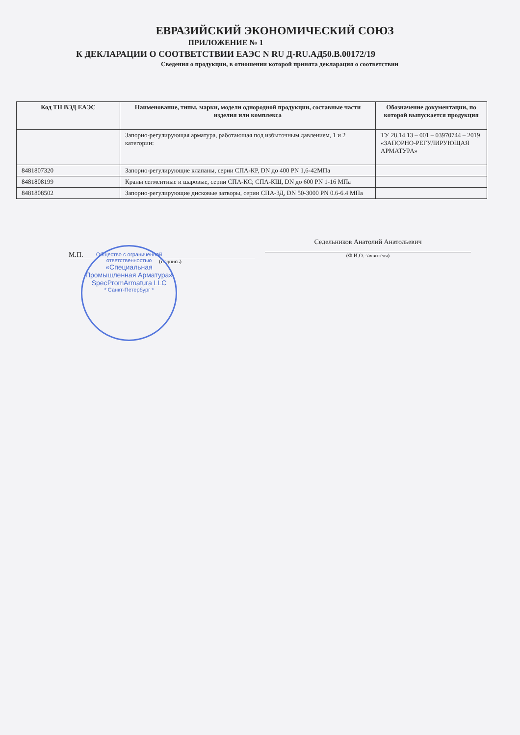ЕВРАЗИЙСКИЙ ЭКОНОМИЧЕСКИЙ СОЮЗ
ПРИЛОЖЕНИЕ № 1
К ДЕКЛАРАЦИИ О СООТВЕТСТВИИ ЕАЭС N RU Д-RU.АД50.В.00172/19
Сведения о продукции, в отношении которой принята декларация о соответствии
| Код ТН ВЭД ЕАЭС | Наименование, типы, марки, модели однородной продукции, составные части изделия или комплекса | Обозначение документации, по которой выпускается продукция |
| --- | --- | --- |
| | Запорно-регулирующая арматура, работающая под избыточным давлением, 1 и 2 категории: | ТУ 28.14.13 – 001 – 03970744 – 2019 «ЗАПОРНО-РЕГУЛИРУЮЩАЯ АРМАТУРА» |
| 8481807320 | Запорно-регулирующие клапаны, серии СПА-КР, DN до 400 PN 1,6-42МПа | |
| 8481808199 | Краны сегментные и шаровые, серии СПА-КС; СПА-КШ, DN до 600 PN 1-16 МПа | |
| 8481808502 | Запорно-регулирующие дисковые затворы, серии СПА-ЗД, DN 50-3000 PN 0.6-6.4 МПа | |
М.П.
(подпись)
Седельников Анатолий Анатольевич
(Ф.И.О. заявителя)
Общество с ограниченной ответственностью
«Специальная Промышленная Арматура»
SpecPromArmatura LLC
* Санкт-Петербург *